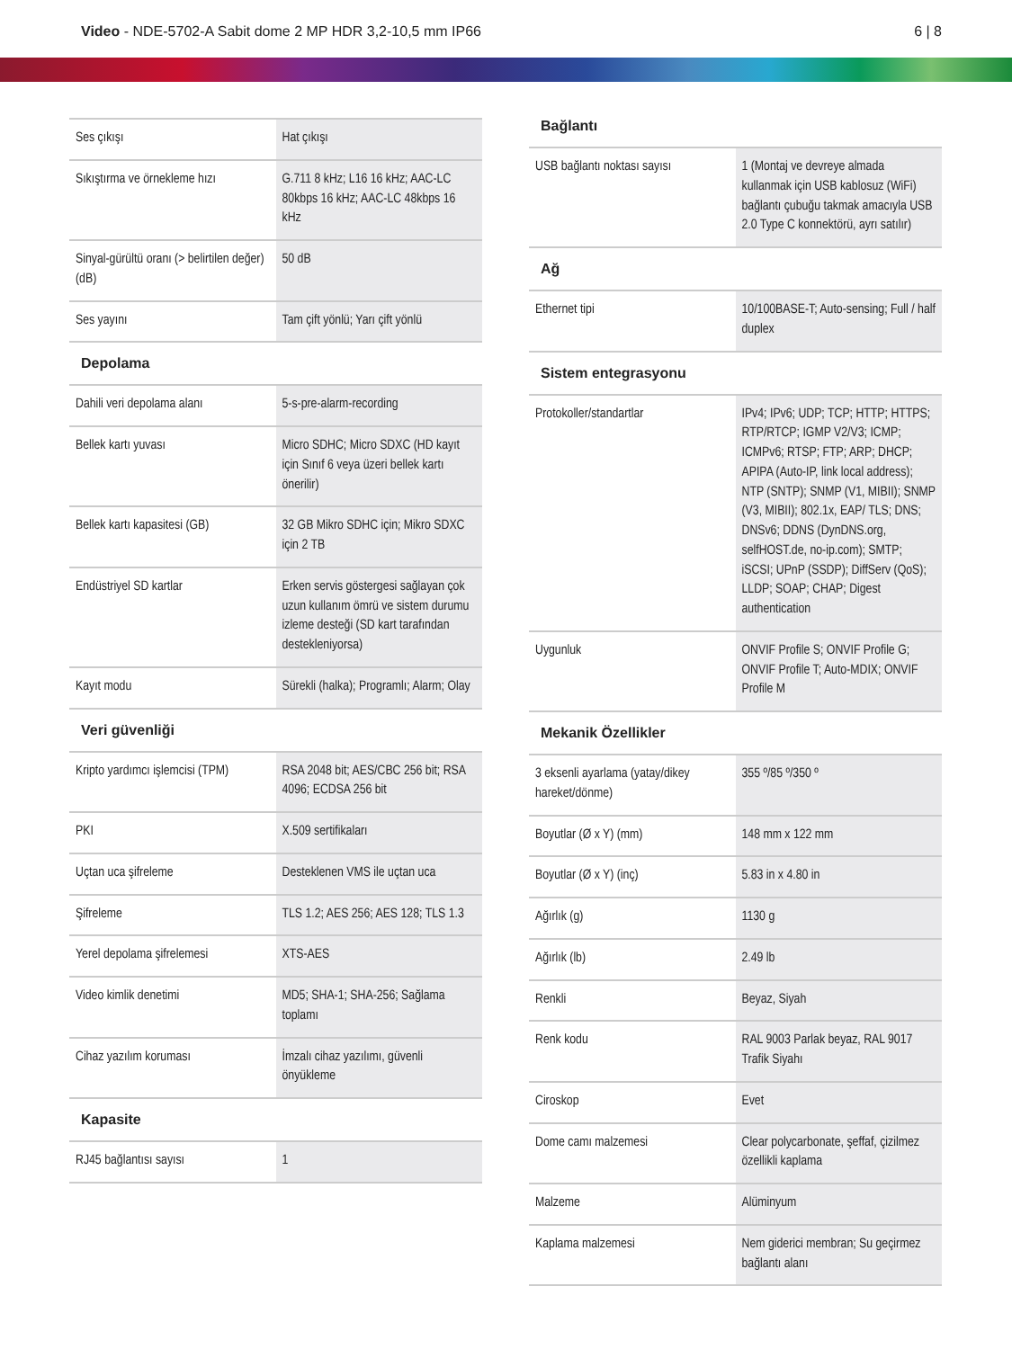Video - NDE-5702-A Sabit dome 2 MP HDR 3,2-10,5 mm IP66
6 | 8
| Ses çıkışı | Hat çıkışı |
| Sıkıştırma ve örnekleme hızı | G.711 8 kHz; L16 16 kHz; AAC-LC 80kbps 16 kHz; AAC-LC 48kbps 16 kHz |
| Sinyal-gürültü oranı (> belirtilen değer) (dB) | 50 dB |
| Ses yayını | Tam çift yönlü; Yarı çift yönlü |
Depolama
| Dahili veri depolama alanı | 5-s-pre-alarm-recording |
| Bellek kartı yuvası | Micro SDHC; Micro SDXC (HD kayıt için Sınıf 6 veya üzeri bellek kartı önerilir) |
| Bellek kartı kapasitesi (GB) | 32 GB Mikro SDHC için; Mikro SDXC için 2 TB |
| Endüstriyel SD kartlar | Erken servis göstergesi sağlayan çok uzun kullanım ömrü ve sistem durumu izleme desteği (SD kart tarafından destekleniyorsa) |
| Kayıt modu | Sürekli (halka); Programlı; Alarm; Olay |
Veri güvenliği
| Kripto yardımcı işlemcisi (TPM) | RSA 2048 bit; AES/CBC 256 bit; RSA 4096; ECDSA 256 bit |
| PKI | X.509 sertifikaları |
| Uçtan uca şifreleme | Desteklenen VMS ile uçtan uca |
| Şifreleme | TLS 1.2; AES 256; AES 128; TLS 1.3 |
| Yerel depolama şifrelemesi | XTS-AES |
| Video kimlik denetimi | MD5; SHA-1; SHA-256; Sağlama toplamı |
| Cihaz yazılım koruması | İmzalı cihaz yazılımı, güvenli önyükleme |
Kapasite
| RJ45 bağlantısı sayısı | 1 |
Bağlantı
| USB bağlantı noktası sayısı | 1 (Montaj ve devreye almada kullanmak için USB kablosuz (WiFi) bağlantı çubuğu takmak amacıyla USB 2.0 Type C konnektörü, ayrı satılır) |
Ağ
| Ethernet tipi | 10/100BASE-T; Auto-sensing; Full / half duplex |
Sistem entegrasyonu
| Protokoller/standartlar | IPv4; IPv6; UDP; TCP; HTTP; HTTPS; RTP/RTCP; IGMP V2/V3; ICMP; ICMPv6; RTSP; FTP; ARP; DHCP; APIPA (Auto-IP, link local address); NTP (SNTP); SNMP (V1, MIBII); SNMP (V3, MIBII); 802.1x, EAP/ TLS; DNS; DNSv6; DDNS (DynDNS.org, selfHOST.de, no-ip.com); SMTP; iSCSI; UPnP (SSDP); DiffServ (QoS); LLDP; SOAP; CHAP; Digest authentication |
| Uygunluk | ONVIF Profile S; ONVIF Profile G; ONVIF Profile T; Auto-MDIX; ONVIF Profile M |
Mekanik Özellikler
| 3 eksenli ayarlama (yatay/dikey hareket/dönme) | 355 º/85 º/350 º |
| Boyutlar (Ø x Y) (mm) | 148 mm x 122 mm |
| Boyutlar (Ø x Y) (inç) | 5.83 in x 4.80 in |
| Ağırlık (g) | 1130 g |
| Ağırlık (lb) | 2.49 lb |
| Renkli | Beyaz, Siyah |
| Renk kodu | RAL 9003 Parlak beyaz, RAL 9017 Trafik Siyahı |
| Ciroskop | Evet |
| Dome camı malzemesi | Clear polycarbonate, şeffaf, çizilmez özellikli kaplama |
| Malzeme | Alüminyum |
| Kaplama malzemesi | Nem giderici membran; Su geçirmez bağlantı alanı |